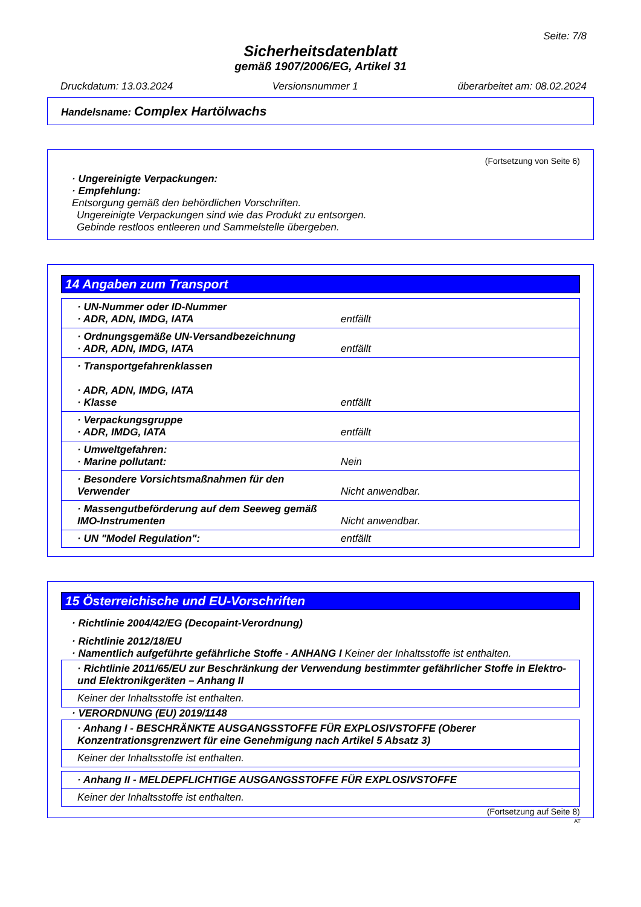Seite: 7/8
Sicherheitsdatenblatt
gemäß 1907/2006/EG, Artikel 31
Druckdatum: 13.03.2024 Versionsnummer 1 überarbeitet am: 08.02.2024
Handelsname: Complex Hartölwachs
(Fortsetzung von Seite 6)
· Ungereinigte Verpackungen:
· Empfehlung:
Entsorgung gemäß den behördlichen Vorschriften.
Ungereinigte Verpackungen sind wie das Produkt zu entsorgen.
Gebinde restloos entleeren und Sammelstelle übergeben.
14 Angaben zum Transport
| · UN-Nummer oder ID-Nummer · ADR, ADN, IMDG, IATA | entfällt |
| · Ordnungsgemäße UN-Versandbezeichnung · ADR, ADN, IMDG, IATA | entfällt |
| · Transportgefahrenklassen · ADR, ADN, IMDG, IATA · Klasse | entfällt |
| · Verpackungsgruppe · ADR, IMDG, IATA | entfällt |
| · Umweltgefahren: · Marine pollutant: | Nein |
| · Besondere Vorsichtsmaßnahmen für den Verwender | Nicht anwendbar. |
| · Massengutbeförderung auf dem Seeweg gemäß IMO-Instrumenten | Nicht anwendbar. |
| · UN "Model Regulation": | entfällt |
15 Österreichische und EU-Vorschriften
· Richtlinie 2004/42/EG (Decopaint-Verordnung)
· Richtlinie 2012/18/EU
· Namentlich aufgeführte gefährliche Stoffe - ANHANG I Keiner der Inhaltsstoffe ist enthalten.
| · Richtlinie 2011/65/EU zur Beschränkung der Verwendung bestimmter gefährlicher Stoffe in Elektro- und Elektronikgeräten – Anhang II |
| Keiner der Inhaltsstoffe ist enthalten. |
· VERORDNUNG (EU) 2019/1148
| · Anhang I - BESCHRÄNKTE AUSGANGSSTOFFE FÜR EXPLOSIVSTOFFE (Oberer Konzentrationsgrenzwert für eine Genehmigung nach Artikel 5 Absatz 3) |
| Keiner der Inhaltsstoffe ist enthalten. |
| · Anhang II - MELDEPFLICHTIGE AUSGANGSSTOFFE FÜR EXPLOSIVSTOFFE |
| Keiner der Inhaltsstoffe ist enthalten. |
(Fortsetzung auf Seite 8)
AT